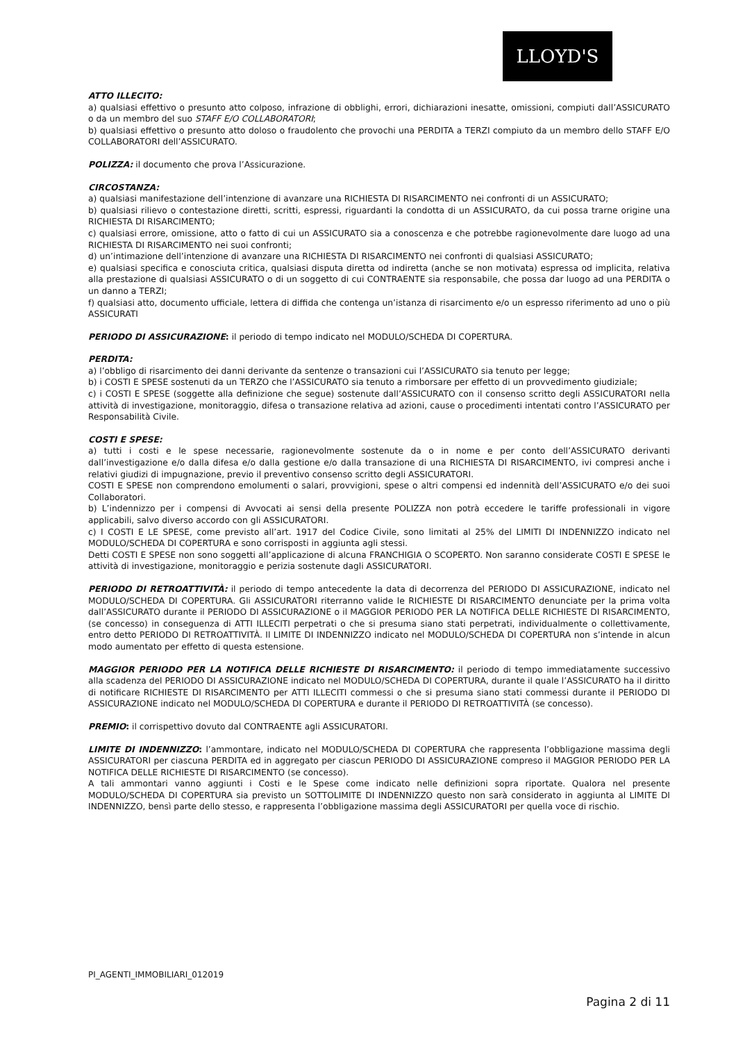LLOYD'S
ATTO ILLECITO:
a) qualsiasi effettivo o presunto atto colposo, infrazione di obblighi, errori, dichiarazioni inesatte, omissioni, compiuti dall’ASSICURATO o da un membro del suo STAFF E/O COLLABORATORI;
b) qualsiasi effettivo o presunto atto doloso o fraudolento che provochi una PERDITA a TERZI compiuto da un membro dello STAFF E/O COLLABORATORI dell’ASSICURATO.
POLIZZA: il documento che prova l’Assicurazione.
CIRCOSTANZA:
a) qualsiasi manifestazione dell’intenzione di avanzare una RICHIESTA DI RISARCIMENTO nei confronti di un ASSICURATO;
b) qualsiasi rilievo o contestazione diretti, scritti, espressi, riguardanti la condotta di un ASSICURATO, da cui possa trarne origine una RICHIESTA DI RISARCIMENTO;
c) qualsiasi errore, omissione, atto o fatto di cui un ASSICURATO sia a conoscenza e che potrebbe ragionevolmente dare luogo ad una RICHIESTA DI RISARCIMENTO nei suoi confronti;
d) un’intimazione dell’intenzione di avanzare una RICHIESTA DI RISARCIMENTO nei confronti di qualsiasi ASSICURATO;
e) qualsiasi specifica e conosciuta critica, qualsiasi disputa diretta od indiretta (anche se non motivata) espressa od implicita, relativa alla prestazione di qualsiasi ASSICURATO o di un soggetto di cui CONTRAENTE sia responsabile, che possa dar luogo ad una PERDITA o un danno a TERZI;
f) qualsiasi atto, documento ufficiale, lettera di diffida che contenga un’istanza di risarcimento e/o un espresso riferimento ad uno o più ASSICURATI
PERIODO DI ASSICURAZIONE: il periodo di tempo indicato nel MODULO/SCHEDA DI COPERTURA.
PERDITA:
a) l’obbligo di risarcimento dei danni derivante da sentenze o transazioni cui l’ASSICURATO sia tenuto per legge;
b) i COSTI E SPESE sostenuti da un TERZO che l’ASSICURATO sia tenuto a rimborsare per effetto di un provvedimento giudiziale;
c) i COSTI E SPESE (soggette alla definizione che segue) sostenute dall’ASSICURATO con il consenso scritto degli ASSICURATORI nella attività di investigazione, monitoraggio, difesa o transazione relativa ad azioni, cause o procedimenti intentati contro l’ASSICURATO per Responsabilità Civile.
COSTI E SPESE:
a) tutti i costi e le spese necessarie, ragionevolmente sostenute da o in nome e per conto dell’ASSICURATO derivanti dall’investigazione e/o dalla difesa e/o dalla gestione e/o dalla transazione di una RICHIESTA DI RISARCIMENTO, ivi compresi anche i relativi giudizi di impugnazione, previo il preventivo consenso scritto degli ASSICURATORI.
COSTI E SPESE non comprendono emolumenti o salari, provvigioni, spese o altri compensi ed indennità dell’ASSICURATO e/o dei suoi Collaboratori.
b) L’indennizzo per i compensi di Avvocati ai sensi della presente POLIZZA non potrà eccedere le tariffe professionali in vigore applicabili, salvo diverso accordo con gli ASSICURATORI.
c) I COSTI E LE SPESE, come previsto all’art. 1917 del Codice Civile, sono limitati al 25% del LIMITI DI INDENNIZZO indicato nel MODULO/SCHEDA DI COPERTURA e sono corrisposti in aggiunta agli stessi.
Detti COSTI E SPESE non sono soggetti all’applicazione di alcuna FRANCHIGIA O SCOPERTO. Non saranno considerate COSTI E SPESE le attività di investigazione, monitoraggio e perizia sostenute dagli ASSICURATORI.
PERIODO DI RETROATTIVITÀ: il periodo di tempo antecedente la data di decorrenza del PERIODO DI ASSICURAZIONE, indicato nel MODULO/SCHEDA DI COPERTURA. Gli ASSICURATORI riterranno valide le RICHIESTE DI RISARCIMENTO denunciate per la prima volta dall’ASSICURATO durante il PERIODO DI ASSICURAZIONE o il MAGGIOR PERIODO PER LA NOTIFICA DELLE RICHIESTE DI RISARCIMENTO, (se concesso) in conseguenza di ATTI ILLECITI perpetrati o che si presuma siano stati perpetrati, individualmente o collettivamente, entro detto PERIODO DI RETROATTIVITÀ. Il LIMITE DI INDENNIZZO indicato nel MODULO/SCHEDA DI COPERTURA non s’intende in alcun modo aumentato per effetto di questa estensione.
MAGGIOR PERIODO PER LA NOTIFICA DELLE RICHIESTE DI RISARCIMENTO: il periodo di tempo immediatamente successivo alla scadenza del PERIODO DI ASSICURAZIONE indicato nel MODULO/SCHEDA DI COPERTURA, durante il quale l’ASSICURATO ha il diritto di notificare RICHIESTE DI RISARCIMENTO per ATTI ILLECITI commessi o che si presuma siano stati commessi durante il PERIODO DI ASSICURAZIONE indicato nel MODULO/SCHEDA DI COPERTURA e durante il PERIODO DI RETROATTIVITÀ (se concesso).
PREMIO: il corrispettivo dovuto dal CONTRAENTE agli ASSICURATORI.
LIMITE DI INDENNIZZO: l’ammontare, indicato nel MODULO/SCHEDA DI COPERTURA che rappresenta l’obbligazione massima degli ASSICURATORI per ciascuna PERDITA ed in aggregato per ciascun PERIODO DI ASSICURAZIONE compreso il MAGGIOR PERIODO PER LA NOTIFICA DELLE RICHIESTE DI RISARCIMENTO (se concesso).
A tali ammontari vanno aggiunti i Costi e le Spese come indicato nelle definizioni sopra riportate. Qualora nel presente MODULO/SCHEDA DI COPERTURA sia previsto un SOTTOLIMITE DI INDENNIZZO questo non sarà considerato in aggiunta al LIMITE DI INDENNIZZO, bensì parte dello stesso, e rappresenta l’obbligazione massima degli ASSICURATORI per quella voce di rischio.
PI_AGENTI_IMMOBILIARI_012019
Pagina 2 di 11